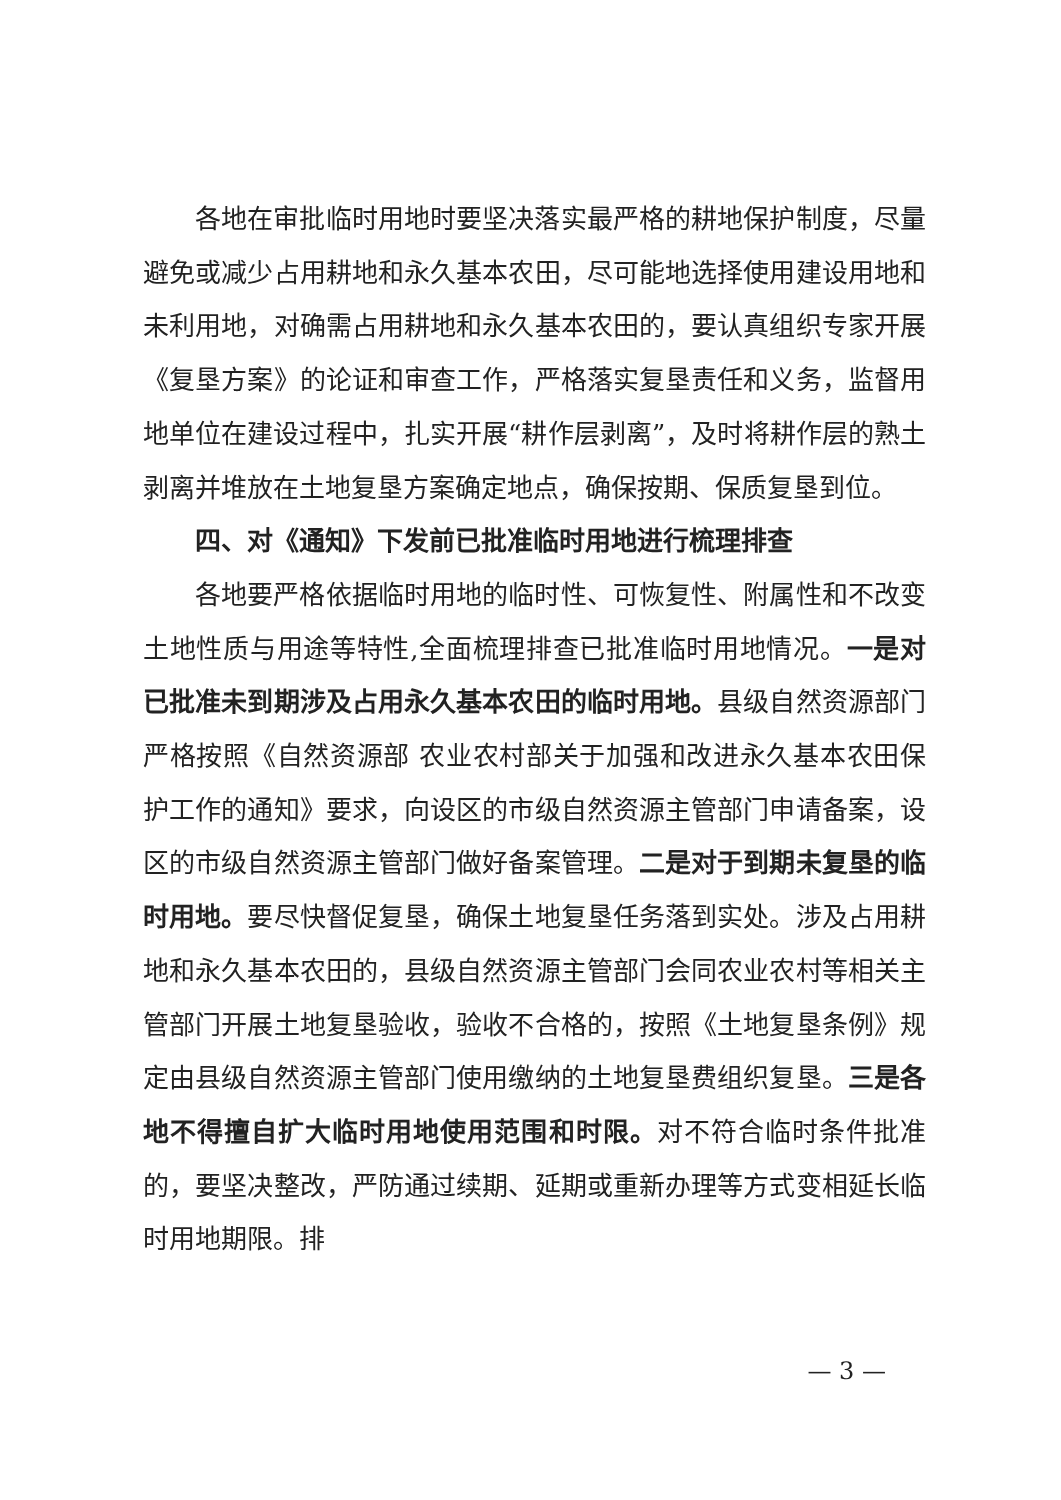各地在审批临时用地时要坚决落实最严格的耕地保护制度，尽量避免或减少占用耕地和永久基本农田，尽可能地选择使用建设用地和未利用地，对确需占用耕地和永久基本农田的，要认真组织专家开展《复垦方案》的论证和审查工作，严格落实复垦责任和义务，监督用地单位在建设过程中，扎实开展“耕作层剥离”，及时将耕作层的熟土剥离并堆放在土地复垦方案确定地点，确保按期、保质复垦到位。
四、对《通知》下发前已批准临时用地进行梳理排查
各地要严格依据临时用地的临时性、可恢复性、附属性和不改变土地性质与用途等特性,全面梳理排查已批准临时用地情况。一是对已批准未到期涉及占用永久基本农田的临时用地。县级自然资源部门严格按照《自然资源部 农业农村部关于加强和改进永久基本农田保护工作的通知》要求，向设区的市级自然资源主管部门申请备案，设区的市级自然资源主管部门做好备案管理。二是对于到期未复垦的临时用地。要尽快督促复垦，确保土地复垦任务落到实处。涉及占用耕地和永久基本农田的，县级自然资源主管部门会同农业农村等相关主管部门开展土地复垦验收，验收不合格的，按照《土地复垦条例》规定由县级自然资源主管部门使用缴纳的土地复垦费组织复垦。三是各地不得擅自扩大临时用地使用范围和时限。对不符合临时条件批准的，要坚决整改，严防通过续期、延期或重新办理等方式变相延长临时用地期限。排
— 3 —